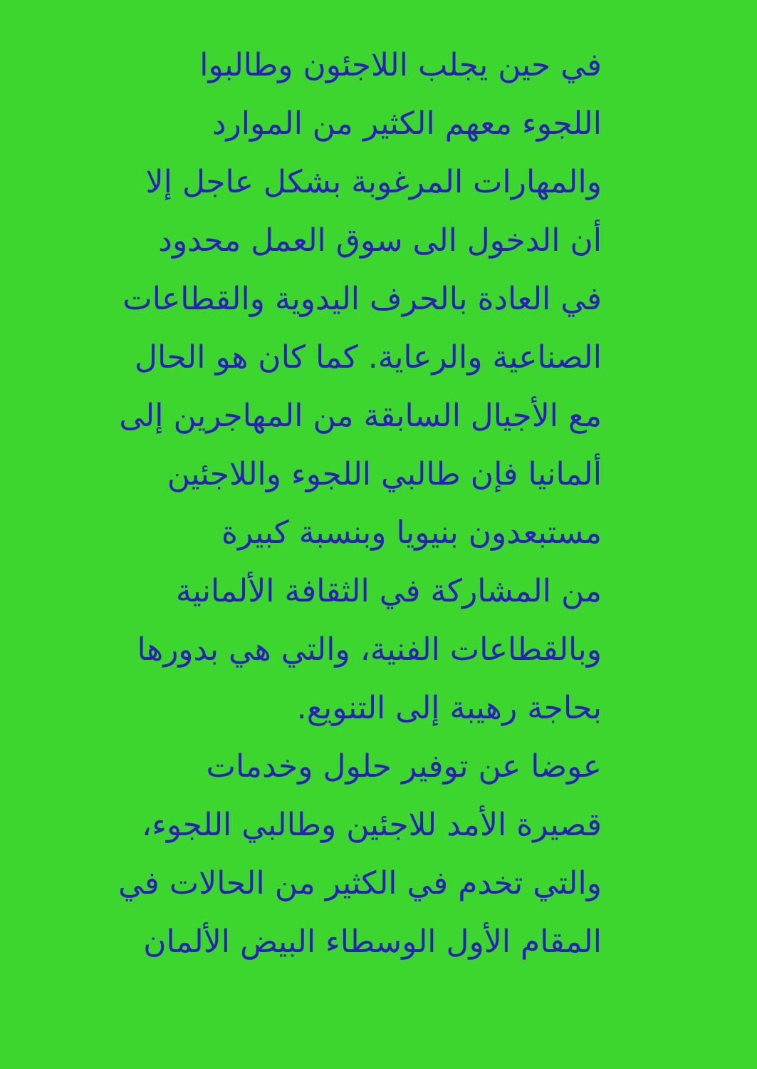في حين يجلب اللاجئون وطالبوا
اللجوء معهم الكثير من الموارد
والمهارات المرغوبة بشكل عاجل إلا
أن الدخول الى سوق العمل محدود
في العادة بالحرف اليدوية والقطاعات
الصناعية والرعاية. كما كان هو الحال
مع الأجيال السابقة من المهاجرين إلى
ألمانيا فإن طالبي اللجوء واللاجئين
مستبعدون بنيويا وبنسبة كبيرة
من المشاركة في الثقافة الألمانية
وبالقطاعات الفنية، والتي هي بدورها
بحاجة رهيبة إلى التنويع.
عوضا عن توفير حلول وخدمات
قصيرة الأمد للاجئين وطالبي اللجوء،
والتي تخدم في الكثير من الحالات في
المقام الأول الوسطاء البيض الألمان